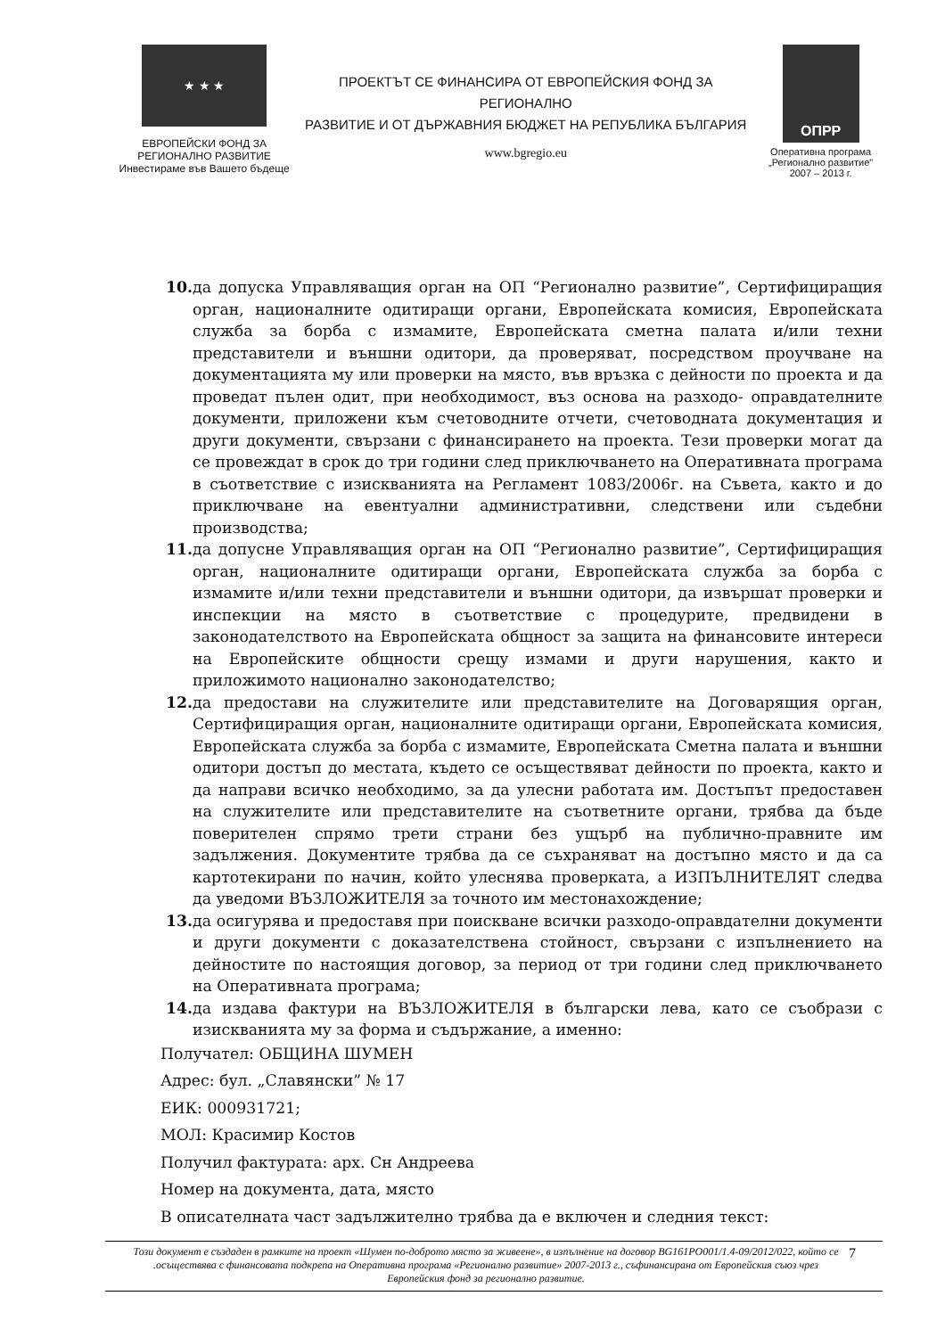★ ★ ★
ЕВРОПЕЙСКИ ФОНД ЗА
РЕГИОНАЛНО РАЗВИТИЕ
Инвестираме във Вашето бъдеще
ПРОЕКТЪТ СЕ ФИНАНСИРА ОТ ЕВРОПЕЙСКИЯ ФОНД ЗА РЕГИОНАЛНО
РАЗВИТИЕ И ОТ ДЪРЖАВНИЯ БЮДЖЕТ НА РЕПУБЛИКА БЪЛГАРИЯ
www.bgregio.eu
ОПРР
Оперативна програма
„Регионално развитие"
2007 – 2013 г.
10. да допуска Управляващия орган на ОП “Регионално развитие”, Сертифициращия орган, националните одитиращи органи, Европейската комисия, Европейската служба за борба с измамите, Европейската сметна палата и/или техни представители и външни одитори, да проверяват, посредством проучване на документацията му или проверки на място, във връзка с дейности по проекта и да проведат пълен одит, при необходимост, въз основа на разходо- оправдателните документи, приложени към счетоводните отчети, счетоводната документация и други документи, свързани с финансирането на проекта. Тези проверки могат да се провеждат в срок до три години след приключването на Оперативната програма в съответствие с изискванията на Регламент 1083/2006г. на Съвета, както и до приключване на евентуални административни, следствени или съдебни производства;
11. да допусне Управляващия орган на ОП “Регионално развитие”, Сертифициращия орган, националните одитиращи органи, Европейската служба за борба с измамите и/или техни представители и външни одитори, да извършат проверки и инспекции на място в съответствие с процедурите, предвидени в законодателството на Европейската общност за защита на финансовите интереси на Европейските общности срещу измами и други нарушения, както и приложимото национално законодателство;
12. да предостави на служителите или представителите на Договарящия орган, Сертифициращия орган, националните одитиращи органи, Европейската комисия, Европейската служба за борба с измамите, Европейската Сметна палата и външни одитори достъп до местата, където се осъществяват дейности по проекта, както и да направи всичко необходимо, за да улесни работата им. Достъпът предоставен на служителите или представителите на съответните органи, трябва да бъде поверителен спрямо трети страни без ущърб на публично-правните им задължения. Документите трябва да се съхраняват на достъпно място и да са картотекирани по начин, който улеснява проверката, а ИЗПЪЛНИТЕЛЯТ следва да уведоми ВЪЗЛОЖИТЕЛЯ за точното им местонахождение;
13. да осигурява и предоставя при поискване всички разходо-оправдателни документи и други документи с доказателствена стойност, свързани с изпълнението на дейностите по настоящия договор, за период от три години след приключването на Оперативната програма;
14. да издава фактури на ВЪЗЛОЖИТЕЛЯ в български лева, като се съобрази с изискванията му за форма и съдържание, а именно:
Получател: ОБЩИНА ШУМЕН
Адрес: бул. „Славянски” № 17
ЕИК: 000931721;
МОЛ: Красимир Костов
Получил фактурата: арх. Сн Андреева
Номер на документа, дата, място
В описателната част задължително трябва да е включен и следния текст:
Този документ е създаден в рамките на проект «Шумен по-доброто място за живеене», в изпълнение на договор BG161PO001/1.4-09/2012/022, който се .осъществява с финансовата подкрепа на Оперативна програма «Регионално развитие» 2007-2013 г., съфинансирана от Европейския съюз чрез Европейския фонд за регионално развитие.
7